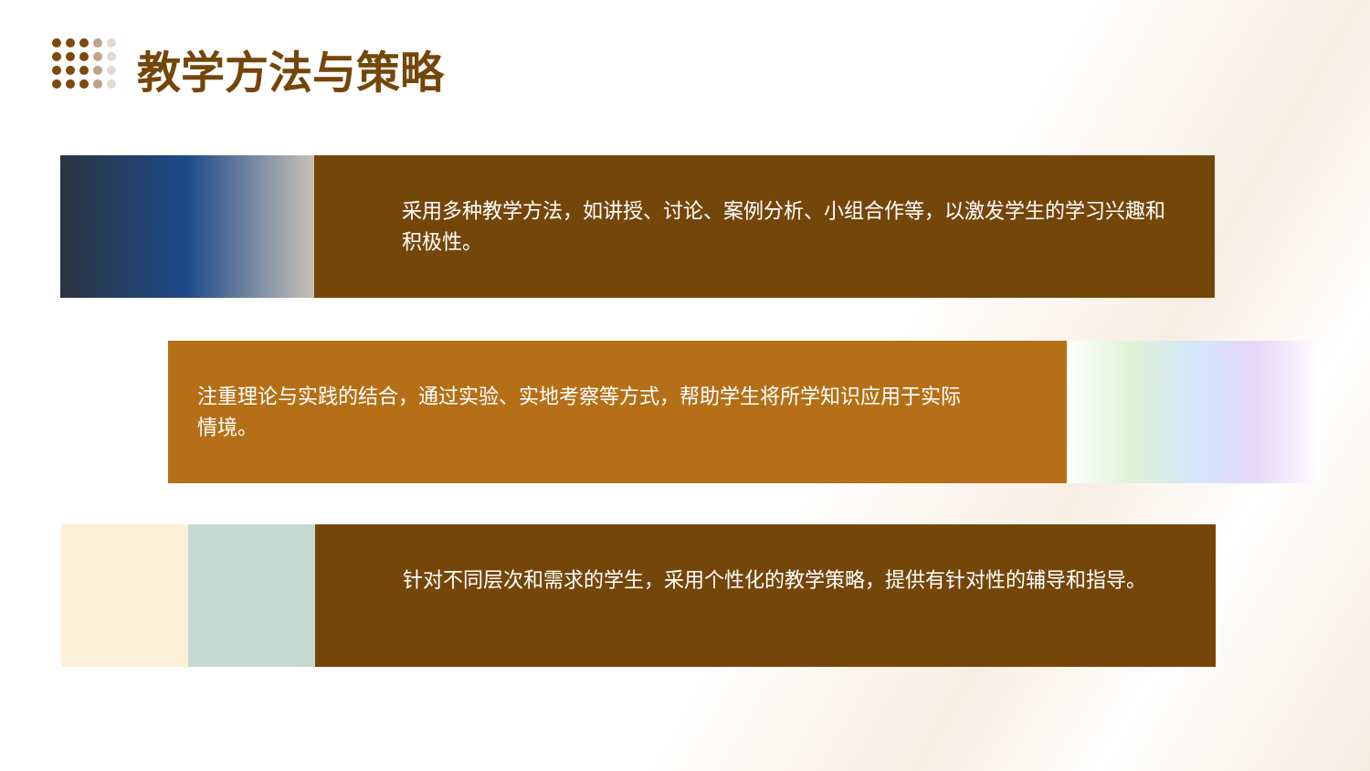教学方法与策略
采用多种教学方法，如讲授、讨论、案例分析、小组合作等，以激发学生的学习兴趣和积极性。
注重理论与实践的结合，通过实验、实地考察等方式，帮助学生将所学知识应用于实际情境。
针对不同层次和需求的学生，采用个性化的教学策略，提供有针对性的辅导和指导。